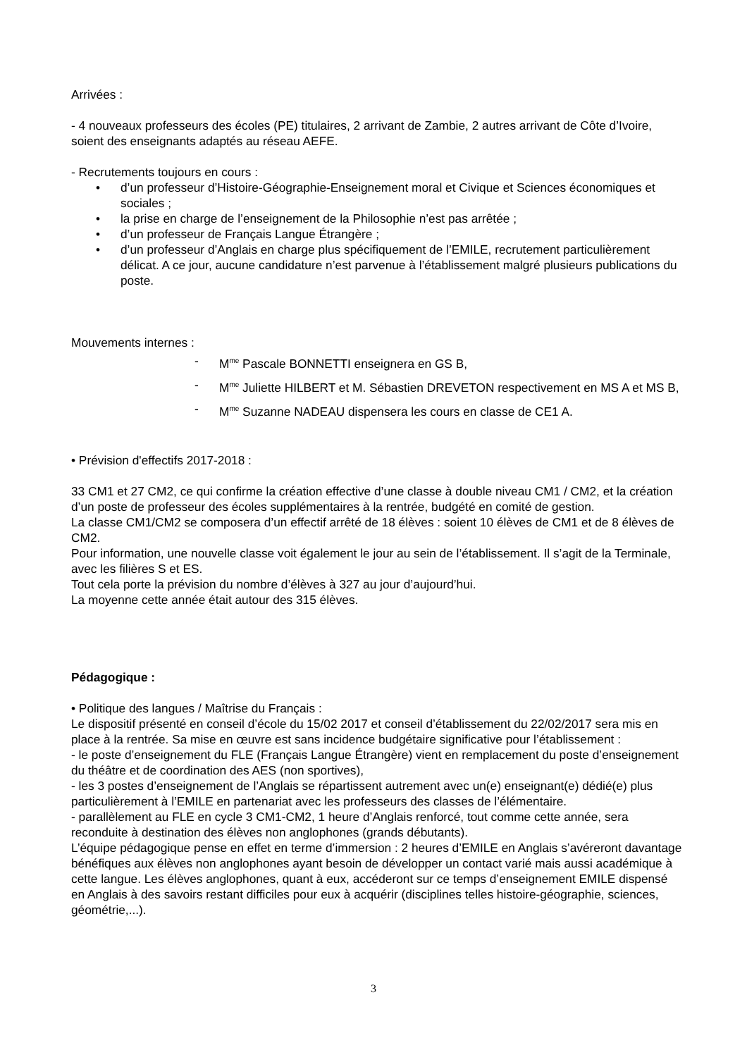Arrivées :
- 4 nouveaux professeurs des écoles (PE) titulaires, 2 arrivant de Zambie, 2 autres arrivant de Côte d’Ivoire, soient des enseignants adaptés au réseau AEFE.
- Recrutements toujours en cours :
• d’un professeur d’Histoire-Géographie-Enseignement moral et Civique et Sciences économiques et sociales ;
• la prise en charge de l’enseignement de la Philosophie n’est pas arrêtée ;
• d’un professeur de Français Langue Étrangère ;
• d’un professeur d’Anglais en charge plus spécifiquement de l’EMILE, recrutement particulièrement délicat. A ce jour, aucune candidature n’est parvenue à l’établissement malgré plusieurs publications du poste.
Mouvements internes :
- M<sup>me</sup> Pascale BONNETTI enseignera en GS B,
- M<sup>me</sup> Juliette HILBERT et M. Sébastien DREVETON respectivement en MS A et MS B,
- M<sup>me</sup> Suzanne NADEAU dispensera les cours en classe de CE1 A.
• Prévision d'effectifs 2017-2018 :
33 CM1 et 27 CM2, ce qui confirme la création effective d’une classe à double niveau CM1 / CM2, et la création d’un poste de professeur des écoles supplémentaires à la rentrée, budgété en comité de gestion.
La classe CM1/CM2 se composera d’un effectif arrêté de 18 élèves : soient 10 élèves de CM1 et de 8 élèves de CM2.
Pour information, une nouvelle classe voit également le jour au sein de l’établissement. Il s’agit de la Terminale, avec les filières S et ES.
Tout cela porte la prévision du nombre d’élèves à 327 au jour d’aujourd’hui.
La moyenne cette année était autour des 315 élèves.
Pédagogique :
• Politique des langues / Maîtrise du Français :
Le dispositif présenté en conseil d’école du 15/02 2017 et conseil d’établissement du 22/02/2017 sera mis en place à la rentrée. Sa mise en œuvre est sans incidence budgétaire significative pour l’établissement :
- le poste d’enseignement du FLE (Français Langue Étrangère) vient en remplacement du poste d’enseignement du théâtre et de coordination des AES (non sportives),
- les 3 postes d’enseignement de l’Anglais se répartissent autrement avec un(e) enseignant(e) dédié(e) plus particulièrement à l’EMILE en partenariat avec les professeurs des classes de l’élémentaire.
- parallèlement au FLE en cycle 3 CM1-CM2, 1 heure d’Anglais renforcé, tout comme cette année, sera reconduite à destination des élèves non anglophones (grands débutants).
L’équipe pédagogique pense en effet en terme d’immersion : 2 heures d’EMILE en Anglais s’avéreront davantage bénéfiques aux élèves non anglophones ayant besoin de développer un contact varié mais aussi académique à cette langue. Les élèves anglophones, quant à eux, accéderont sur ce temps d’enseignement EMILE dispensé en Anglais à des savoirs restant difficiles pour eux à acquérir (disciplines telles histoire-géographie, sciences, géométrie,...).
3